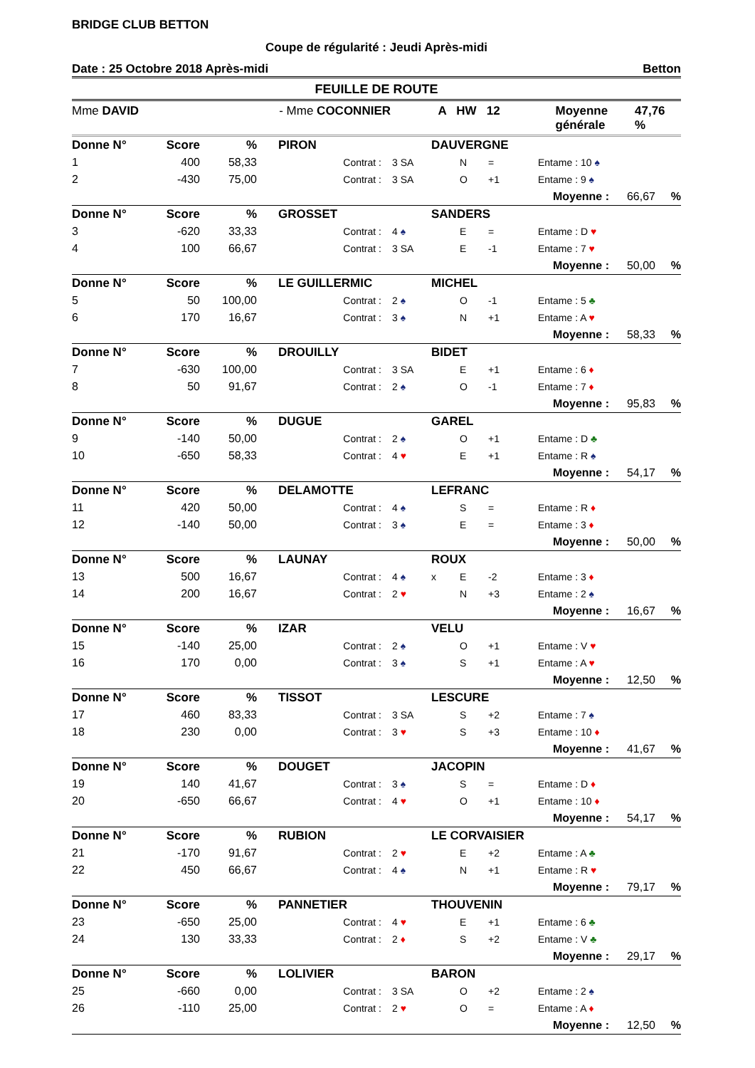BRIDGE CLUB BETTON
Coupe de régularité : Jeudi Après-midi
Date : 25 Octobre 2018 Après-midi Betton
FEUILLE DE ROUTE
Mme DAVID - Mme COCONNIER A HW 12 Moyenne générale 47,76 %
| Donne N° | | Score | % | PIRON | | | DAUVERGNE | | | | | |
| --- | --- | --- | --- | --- | --- | --- | --- | --- | --- | --- | --- | --- |
| 1 | | 400 | 58,33 | | Contrat : | 3 SA | | N | = | Entame : 10 ♠ | | |
| 2 | | -430 | 75,00 | | Contrat : | 3 SA | | O | +1 | Entame : 9 ♠ | | |
| | | | | | | | | | | Moyenne : | 66,67 | % |
| Donne N° | | Score | % | GROSSET | | | SANDERS | | | | | |
| 3 | | -620 | 33,33 | | Contrat : | 4 ♠ | | E | = | Entame : D ♥ | | |
| 4 | | 100 | 66,67 | | Contrat : | 3 SA | | E | -1 | Entame : 7 ♥ | | |
| | | | | | | | | | | Moyenne : | 50,00 | % |
| Donne N° | | Score | % | LE GUILLERMIC | | | MICHEL | | | | | |
| 5 | | 50 | 100,00 | | Contrat : | 2 ♠ | | O | -1 | Entame : 5 ♣ | | |
| 6 | | 170 | 16,67 | | Contrat : | 3 ♠ | | N | +1 | Entame : A ♥ | | |
| | | | | | | | | | | Moyenne : | 58,33 | % |
| Donne N° | | Score | % | DROUILLY | | | BIDET | | | | | |
| 7 | | -630 | 100,00 | | Contrat : | 3 SA | | E | +1 | Entame : 6 ♦ | | |
| 8 | | 50 | 91,67 | | Contrat : | 2 ♠ | | O | -1 | Entame : 7 ♦ | | |
| | | | | | | | | | | Moyenne : | 95,83 | % |
| Donne N° | | Score | % | DUGUE | | | GAREL | | | | | |
| 9 | | -140 | 50,00 | | Contrat : | 2 ♠ | | O | +1 | Entame : D ♣ | | |
| 10 | | -650 | 58,33 | | Contrat : | 4 ♥ | | E | +1 | Entame : R ♠ | | |
| | | | | | | | | | | Moyenne : | 54,17 | % |
| Donne N° | | Score | % | DELAMOTTE | | | LEFRANC | | | | | |
| 11 | | 420 | 50,00 | | Contrat : | 4 ♠ | | S | = | Entame : R ♦ | | |
| 12 | | -140 | 50,00 | | Contrat : | 3 ♠ | | E | = | Entame : 3 ♦ | | |
| | | | | | | | | | | Moyenne : | 50,00 | % |
| Donne N° | | Score | % | LAUNAY | | | ROUX | | | | | |
| 13 | | 500 | 16,67 | | Contrat : | 4 ♠ | x | E | -2 | Entame : 3 ♦ | | |
| 14 | | 200 | 16,67 | | Contrat : | 2 ♥ | | N | +3 | Entame : 2 ♠ | | |
| | | | | | | | | | | Moyenne : | 16,67 | % |
| Donne N° | | Score | % | IZAR | | | VELU | | | | | |
| 15 | | -140 | 25,00 | | Contrat : | 2 ♠ | | O | +1 | Entame : V ♥ | | |
| 16 | | 170 | 0,00 | | Contrat : | 3 ♠ | | S | +1 | Entame : A ♥ | | |
| | | | | | | | | | | Moyenne : | 12,50 | % |
| Donne N° | | Score | % | TISSOT | | | LESCURE | | | | | |
| 17 | | 460 | 83,33 | | Contrat : | 3 SA | | S | +2 | Entame : 7 ♠ | | |
| 18 | | 230 | 0,00 | | Contrat : | 3 ♥ | | S | +3 | Entame : 10 ♦ | | |
| | | | | | | | | | | Moyenne : | 41,67 | % |
| Donne N° | | Score | % | DOUGET | | | JACOPIN | | | | | |
| 19 | | 140 | 41,67 | | Contrat : | 3 ♠ | | S | = | Entame : D ♦ | | |
| 20 | | -650 | 66,67 | | Contrat : | 4 ♥ | | O | +1 | Entame : 10 ♦ | | |
| | | | | | | | | | | Moyenne : | 54,17 | % |
| Donne N° | | Score | % | RUBION | | | LE CORVAISIER | | | | | |
| 21 | | -170 | 91,67 | | Contrat : | 2 ♥ | | E | +2 | Entame : A ♣ | | |
| 22 | | 450 | 66,67 | | Contrat : | 4 ♠ | | N | +1 | Entame : R ♥ | | |
| | | | | | | | | | | Moyenne : | 79,17 | % |
| Donne N° | | Score | % | PANNETIER | | | THOUVENIN | | | | | |
| 23 | | -650 | 25,00 | | Contrat : | 4 ♥ | | E | +1 | Entame : 6 ♣ | | |
| 24 | | 130 | 33,33 | | Contrat : | 2 ♦ | | S | +2 | Entame : V ♣ | | |
| | | | | | | | | | | Moyenne : | 29,17 | % |
| Donne N° | | Score | % | LOLIVIER | | | BARON | | | | | |
| 25 | | -660 | 0,00 | | Contrat : | 3 SA | | O | +2 | Entame : 2 ♠ | | |
| 26 | | -110 | 25,00 | | Contrat : | 2 ♥ | | O | = | Entame : A ♦ | | |
| | | | | | | | | | | Moyenne : | 12,50 | % |